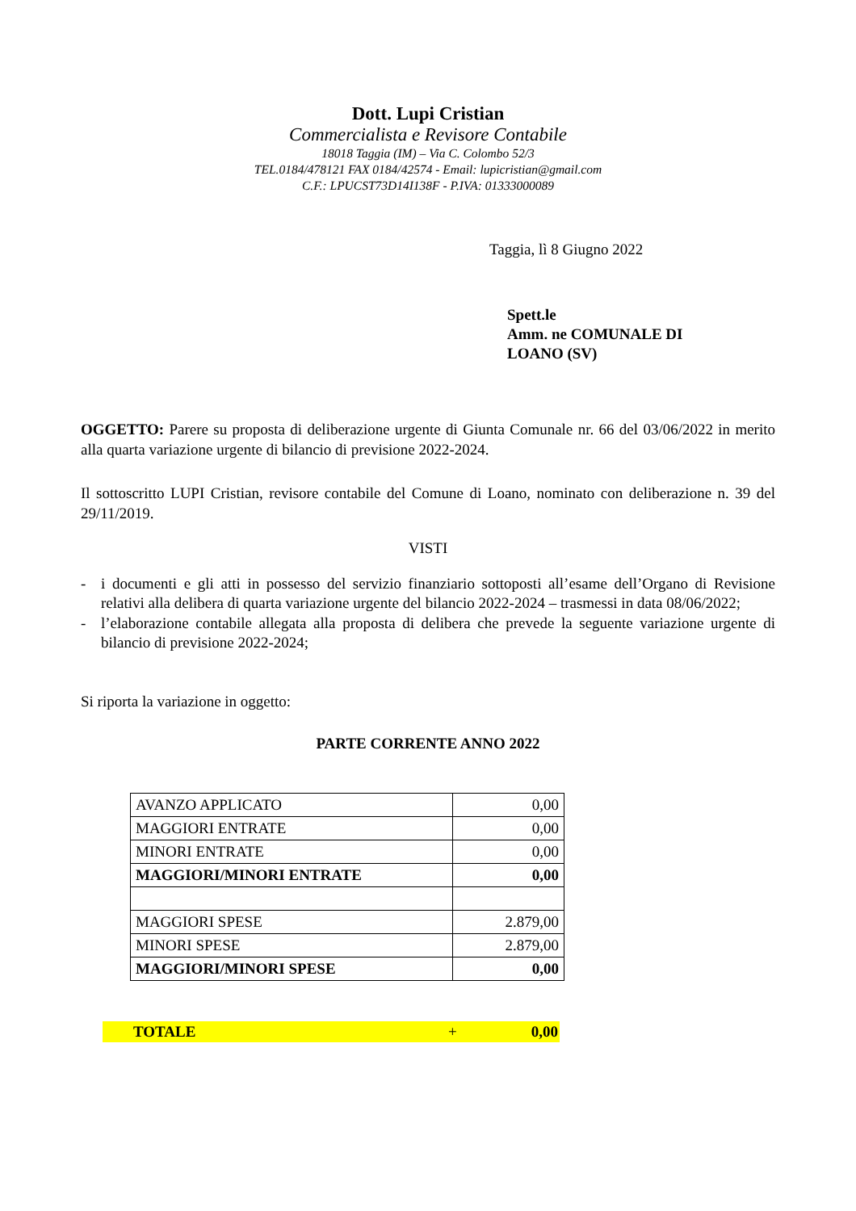Dott. Lupi Cristian
Commercialista e Revisore Contabile
18018 Taggia (IM) – Via C. Colombo 52/3
TEL.0184/478121 FAX 0184/42574 - Email: lupicristian@gmail.com
C.F.: LPUCST73D14I138F - P.IVA: 01333000089
Taggia, lì 8 Giugno 2022
Spett.le
Amm. ne COMUNALE DI LOANO (SV)
OGGETTO: Parere su proposta di deliberazione urgente di Giunta Comunale nr. 66 del 03/06/2022 in merito alla quarta variazione urgente di bilancio di previsione 2022-2024.
Il sottoscritto LUPI Cristian, revisore contabile del Comune di Loano, nominato con deliberazione n. 39 del 29/11/2019.
VISTI
- i documenti e gli atti in possesso del servizio finanziario sottoposti all’esame dell’Organo di Revisione relativi alla delibera di quarta variazione urgente del bilancio 2022-2024 – trasmessi in data 08/06/2022;
- l’elaborazione contabile allegata alla proposta di delibera che prevede la seguente variazione urgente di bilancio di previsione 2022-2024;
Si riporta la variazione in oggetto:
PARTE CORRENTE ANNO 2022
| AVANZO APPLICATO | 0,00 |
| MAGGIORI ENTRATE | 0,00 |
| MINORI ENTRATE | 0,00 |
| MAGGIORI/MINORI ENTRATE | 0,00 |
| MAGGIORI SPESE | 2.879,00 |
| MINORI SPESE | 2.879,00 |
| MAGGIORI/MINORI SPESE | 0,00 |
TOTALE + 0,00